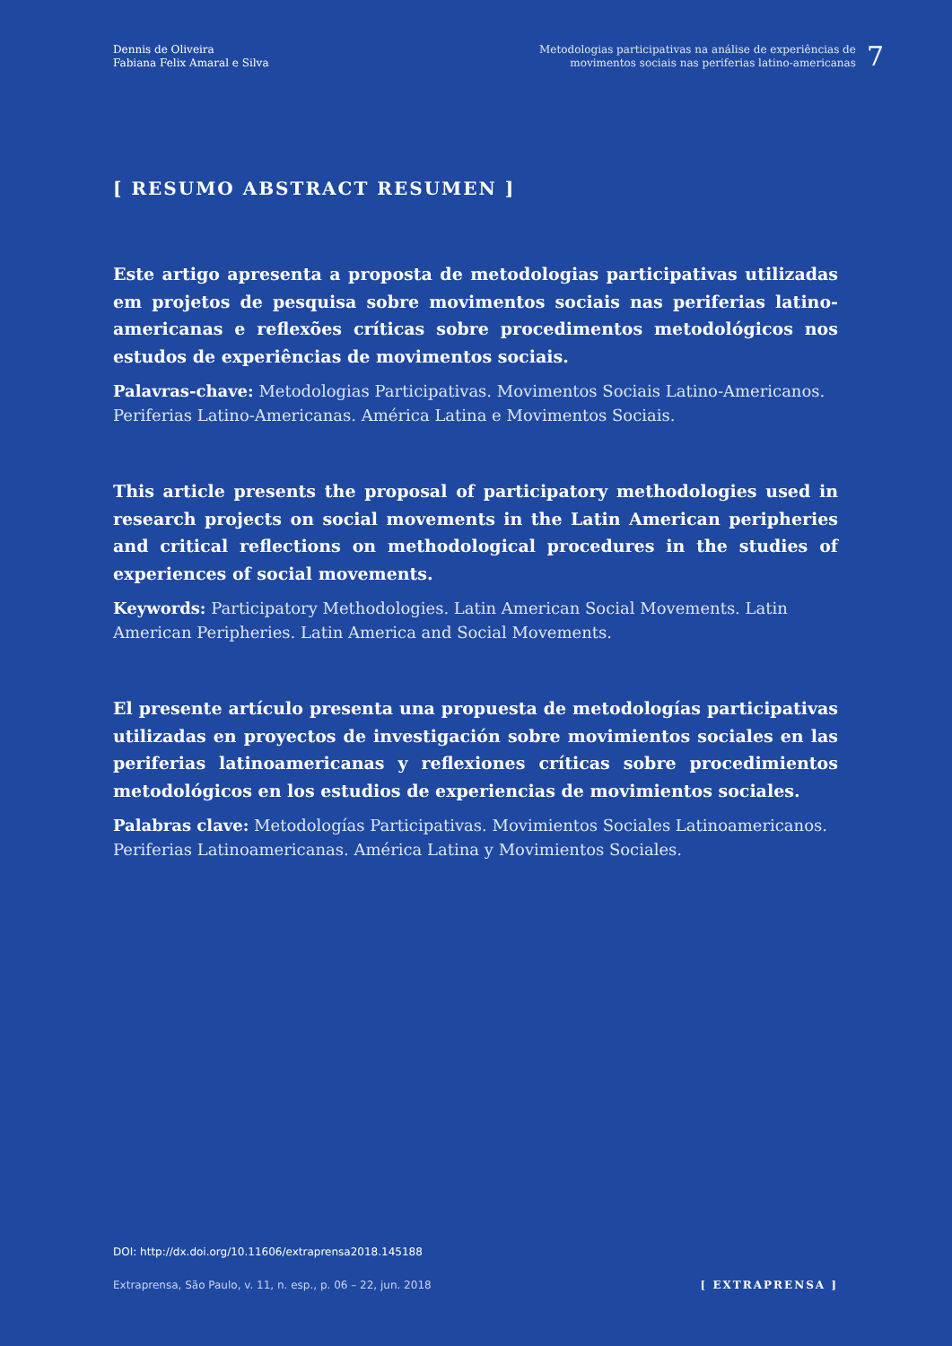Dennis de Oliveira
Fabiana Felix Amaral e Silva
Metodologias participativas na análise de experiências de
movimentos sociais nas periferias latino-americanas
7
[ RESUMO ABSTRACT RESUMEN ]
Este artigo apresenta a proposta de metodologias participativas utilizadas em projetos de pesquisa sobre movimentos sociais nas periferias latino-americanas e reflexões críticas sobre procedimentos metodológicos nos estudos de experiências de movimentos sociais.
Palavras-chave: Metodologias Participativas. Movimentos Sociais Latino-Americanos. Periferias Latino-Americanas. América Latina e Movimentos Sociais.
This article presents the proposal of participatory methodologies used in research projects on social movements in the Latin American peripheries and critical reflections on methodological procedures in the studies of experiences of social movements.
Keywords: Participatory Methodologies. Latin American Social Movements. Latin American Peripheries. Latin America and Social Movements.
El presente artículo presenta una propuesta de metodologías participativas utilizadas en proyectos de investigación sobre movimientos sociales en las periferias latinoamericanas y reflexiones críticas sobre procedimientos metodológicos en los estudios de experiencias de movimientos sociales.
Palabras clave: Metodologías Participativas. Movimientos Sociales Latinoamericanos. Periferias Latinoamericanas. América Latina y Movimientos Sociales.
DOI: http://dx.doi.org/10.11606/extraprensa2018.145188
Extraprensa, São Paulo, v. 11, n. esp., p. 06 – 22, jun. 2018 [ EXTRAPRENSA ]